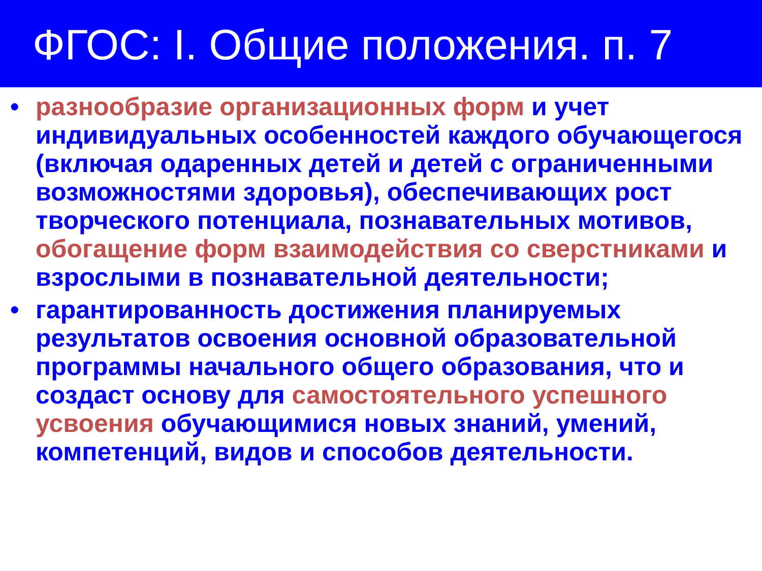ФГОС: I. Общие положения. п. 7
• разнообразие организационных форм и учет индивидуальных особенностей каждого обучающегося (включая одаренных детей и детей с ограниченными возможностями здоровья), обеспечивающих рост творческого потенциала, познавательных мотивов, обогащение форм взаимодействия со сверстниками и взрослыми в познавательной деятельности;
• гарантированность достижения планируемых результатов освоения основной образовательной программы начального общего образования, что и создаст основу для самостоятельного успешного усвоения обучающимися новых знаний, умений, компетенций, видов и способов деятельности.